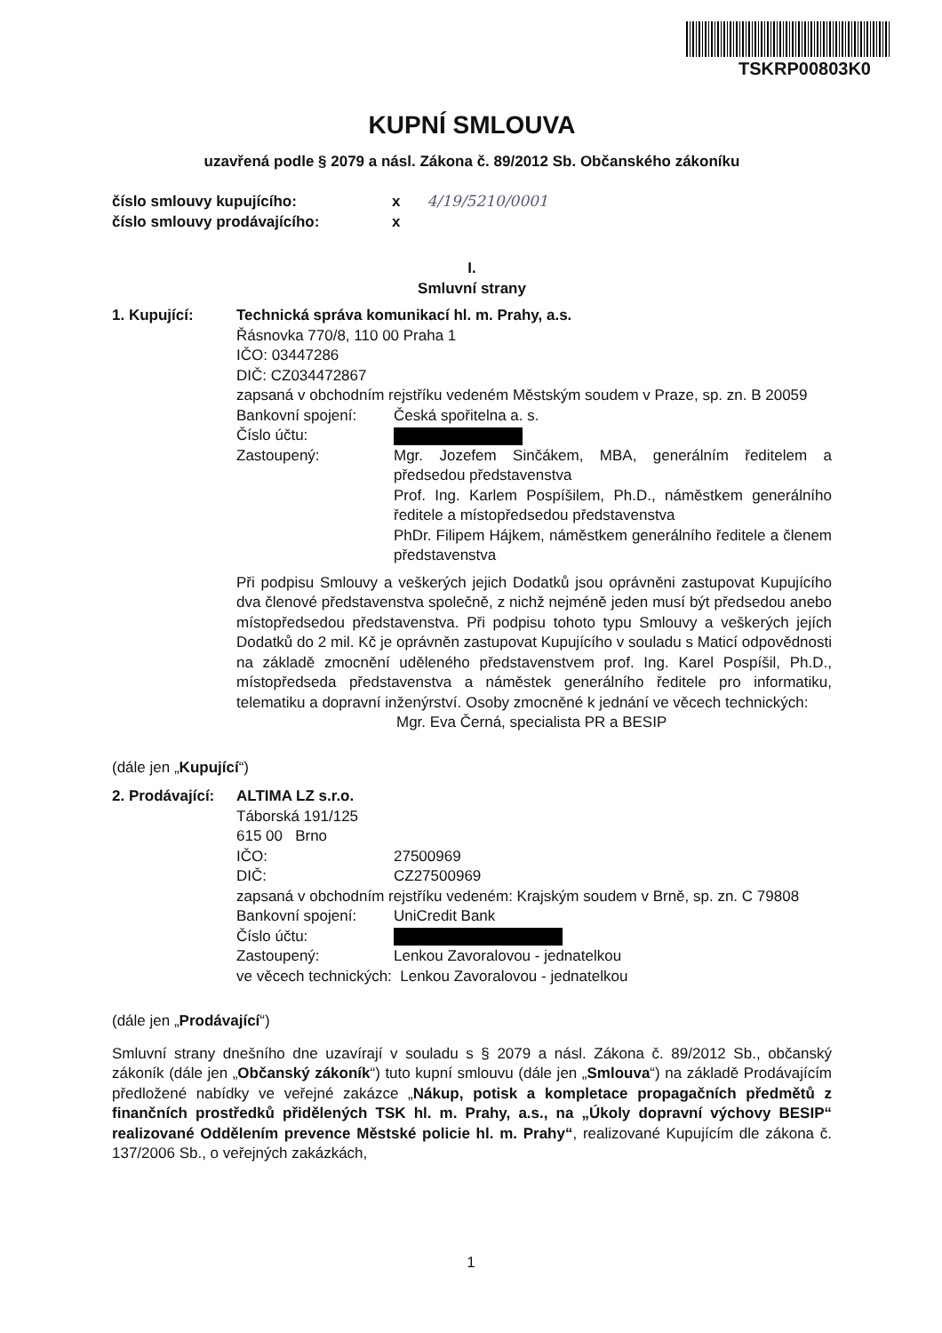TSKRP00803K0
KUPNÍ SMLOUVA
uzavřená podle § 2079 a násl. Zákona č. 89/2012 Sb. Občanského zákoníku
číslo smlouvy kupujícího: x 4/19/5210/0001
číslo smlouvy prodávajícího: x
I.
Smluvní strany
1. Kupující: Technická správa komunikací hl. m. Prahy, a.s.
Řásnovka 770/8, 110 00 Praha 1
IČO: 03447286
DIČ: CZ034472867
zapsaná v obchodním rejstříku vedeném Městským soudem v Praze, sp. zn. B 20059
Bankovní spojení: Česká spořitelna a. s.
Číslo účtu:
Zastoupený: Mgr. Jozefem Sinčákem, MBA, generálním ředitelem a předsedou představenstva
Prof. Ing. Karlem Pospíšilem, Ph.D., náměstkem generálního ředitele a místopředsedou představenstva
PhDr. Filipem Hájkem, náměstkem generálního ředitele a členem představenstva
Při podpisu Smlouvy a veškerých jejich Dodatků jsou oprávněni zastupovat Kupujícího dva členové představenstva společně, z nichž nejméně jeden musí být předsedou anebo místopředsedou představenstva. Při podpisu tohoto typu Smlouvy a veškerých jejích Dodatků do 2 mil. Kč je oprávněn zastupovat Kupujícího v souladu s Maticí odpovědnosti na základě zmocnění uděleného představenstvem prof. Ing. Karel Pospíšil, Ph.D., místopředseda představenstva a náměstek generálního ředitele pro informatiku, telematiku a dopravní inženýrství. Osoby zmocněné k jednání ve věcech technických:
Mgr. Eva Černá, specialista PR a BESIP
(dále jen „Kupující“)
2. Prodávající:
ALTIMA LZ s.r.o.
Táborská 191/125
615 00 Brno
IČO: 27500969
DIČ: CZ27500969
zapsaná v obchodním rejstříku vedeném: Krajským soudem v Brně, sp. zn. C 79808
Bankovní spojení: UniCredit Bank
Číslo účtu:
Zastoupený: Lenkou Zavoralovou - jednatelkou
ve věcech technických: Lenkou Zavoralovou - jednatelkou
(dále jen „Prodávající“)
Smluvní strany dnešního dne uzavírají v souladu s § 2079 a násl. Zákona č. 89/2012 Sb., občanský zákoník (dále jen „Občanský zákoník“) tuto kupní smlouvu (dále jen „Smlouva“) na základě Prodávajícím předložené nabídky ve veřejné zakázce „Nákup, potisk a kompletace propagačních předmětů z finančních prostředků přidělených TSK hl. m. Prahy, a.s., na „Úkoly dopravní výchovy BESIP“ realizované Oddělením prevence Městské policie hl. m. Prahy“, realizované Kupujícím dle zákona č. 137/2006 Sb., o veřejných zakázkách,
1